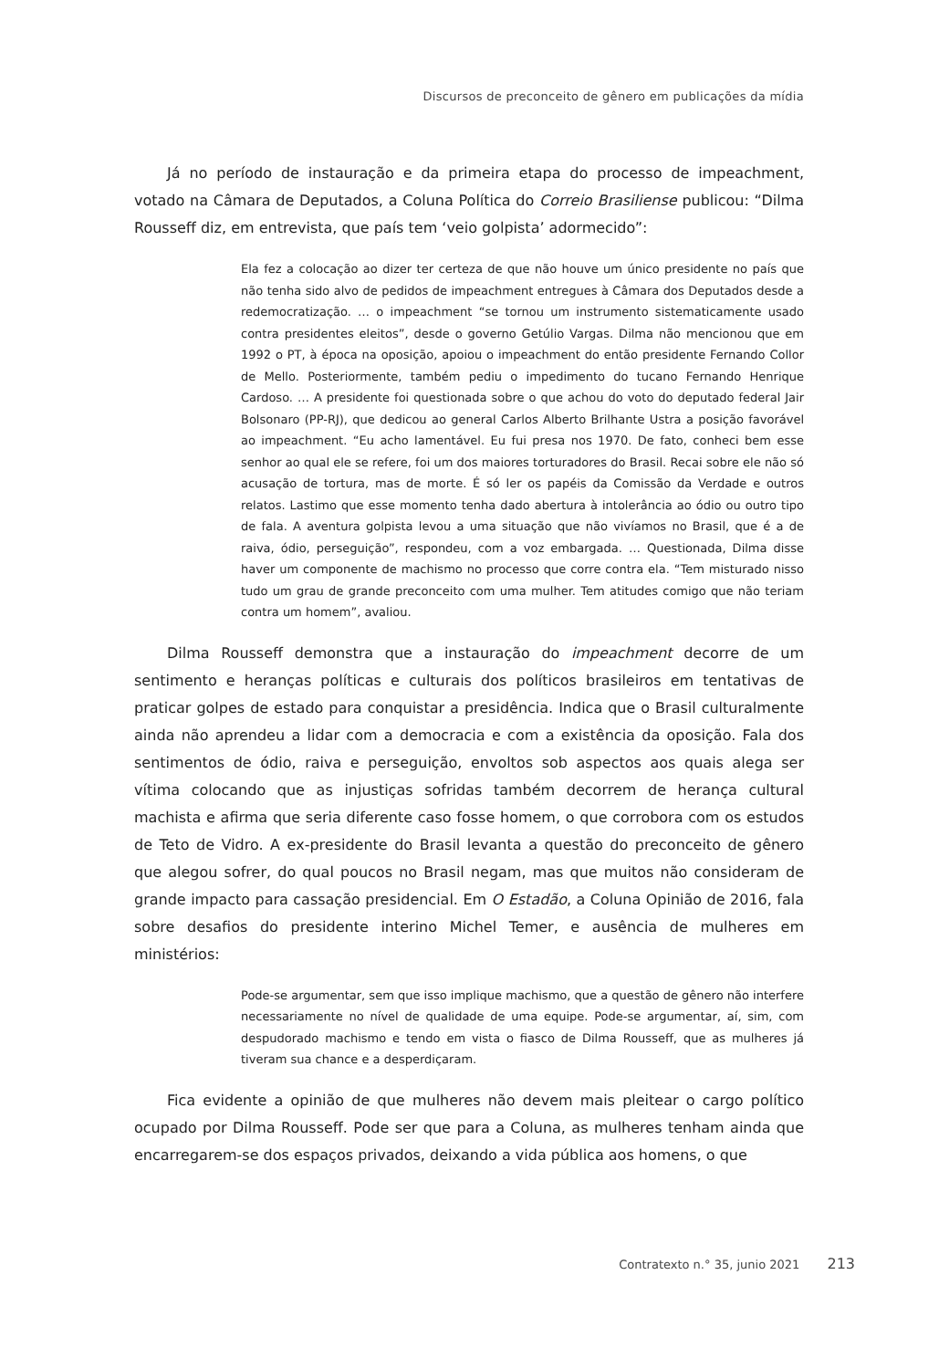Discursos de preconceito de gênero em publicações da mídia
Já no período de instauração e da primeira etapa do processo de impeachment, votado na Câmara de Deputados, a Coluna Política do Correio Brasiliense publicou: “Dilma Rousseff diz, em entrevista, que país tem ‘veio golpista’ adormecido”:
Ela fez a colocação ao dizer ter certeza de que não houve um único presidente no país que não tenha sido alvo de pedidos de impeachment entregues à Câmara dos Deputados desde a redemocratização. … o impeachment “se tornou um instrumento sistematicamente usado contra presidentes eleitos”, desde o governo Getúlio Vargas. Dilma não mencionou que em 1992 o PT, à época na oposição, apoiou o impeachment do então presidente Fernando Collor de Mello. Posteriormente, também pediu o impedimento do tucano Fernando Henrique Cardoso. … A presidente foi questionada sobre o que achou do voto do deputado federal Jair Bolsonaro (PP-RJ), que dedicou ao general Carlos Alberto Brilhante Ustra a posição favorável ao impeachment. “Eu acho lamentável. Eu fui presa nos 1970. De fato, conheci bem esse senhor ao qual ele se refere, foi um dos maiores torturadores do Brasil. Recai sobre ele não só acusação de tortura, mas de morte. É só ler os papéis da Comissão da Verdade e outros relatos. Lastimo que esse momento tenha dado abertura à intolerância ao ódio ou outro tipo de fala. A aventura golpista levou a uma situação que não vivíamos no Brasil, que é a de raiva, ódio, perseguição”, respondeu, com a voz embargada. … Questionada, Dilma disse haver um componente de machismo no processo que corre contra ela. “Tem misturado nisso tudo um grau de grande preconceito com uma mulher. Tem atitudes comigo que não teriam contra um homem”, avaliou.
Dilma Rousseff demonstra que a instauração do impeachment decorre de um sentimento e heranças políticas e culturais dos políticos brasileiros em tentativas de praticar golpes de estado para conquistar a presidência. Indica que o Brasil culturalmente ainda não aprendeu a lidar com a democracia e com a existência da oposição. Fala dos sentimentos de ódio, raiva e perseguição, envoltos sob aspectos aos quais alega ser vítima colocando que as injustiças sofridas também decorrem de herança cultural machista e afirma que seria diferente caso fosse homem, o que corrobora com os estudos de Teto de Vidro. A ex-presidente do Brasil levanta a questão do preconceito de gênero que alegou sofrer, do qual poucos no Brasil negam, mas que muitos não consideram de grande impacto para cassação presidencial. Em O Estadão, a Coluna Opinião de 2016, fala sobre desafios do presidente interino Michel Temer, e ausência de mulheres em ministérios:
Pode-se argumentar, sem que isso implique machismo, que a questão de gênero não interfere necessariamente no nível de qualidade de uma equipe. Pode-se argumentar, aí, sim, com despudorado machismo e tendo em vista o fiasco de Dilma Rousseff, que as mulheres já tiveram sua chance e a desperdiçaram.
Fica evidente a opinião de que mulheres não devem mais pleitear o cargo político ocupado por Dilma Rousseff. Pode ser que para a Coluna, as mulheres tenham ainda que encarregarem-se dos espaços privados, deixando a vida pública aos homens, o que
Contratexto n.° 35, junio 2021 213